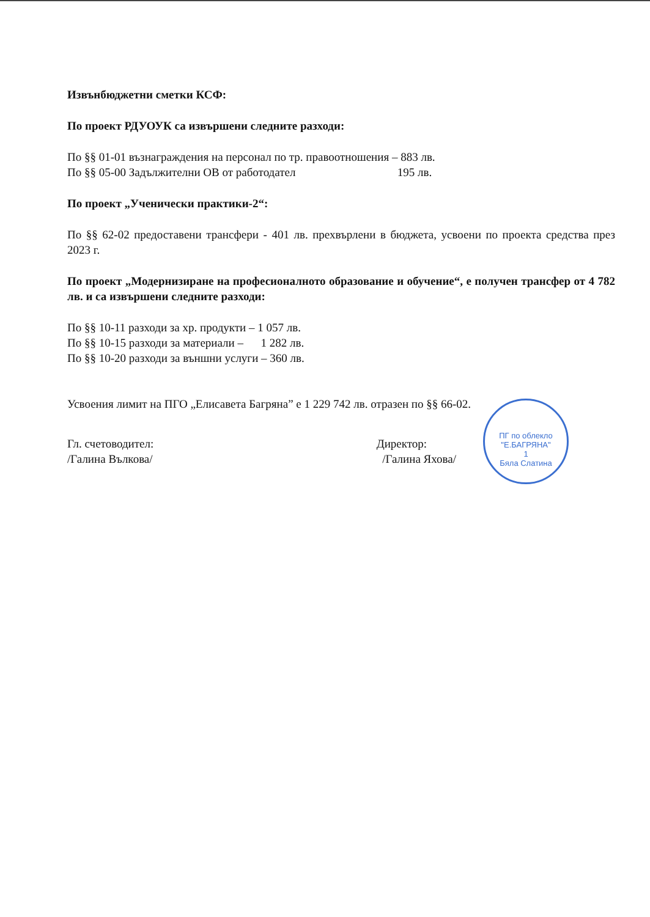Извънбюджетни сметки КСФ:
По проект РДУОУК са извършени следните разходи:
По §§ 01-01 възнаграждения на персонал по тр. правоотношения – 883 лв.
По §§ 05-00 Задължителни ОВ от работодател 195 лв.
По проект „Ученически практики-2“:
По §§ 62-02 предоставени трансфери - 401 лв. прехвърлени в бюджета, усвоени по проекта средства през 2023 г.
По проект „Модернизиране на професионалното образование и обучение“, е получен трансфер от 4 782 лв. и са извършени следните разходи:
По §§ 10-11 разходи за хр. продукти – 1 057 лв.
По §§ 10-15 разходи за материали – 1 282 лв.
По §§ 10-20 разходи за външни услуги – 360 лв.
Усвоения лимит на ПГО „Елисавета Багряна” е 1 229 742 лв. отразен по §§ 66-02.
Гл. счетоводител:
/Галина Вълкова/
Директор:
/Галина Яхова/
ПГ по облекло "Е.БАГРЯНА"
1
Бяла Слатина